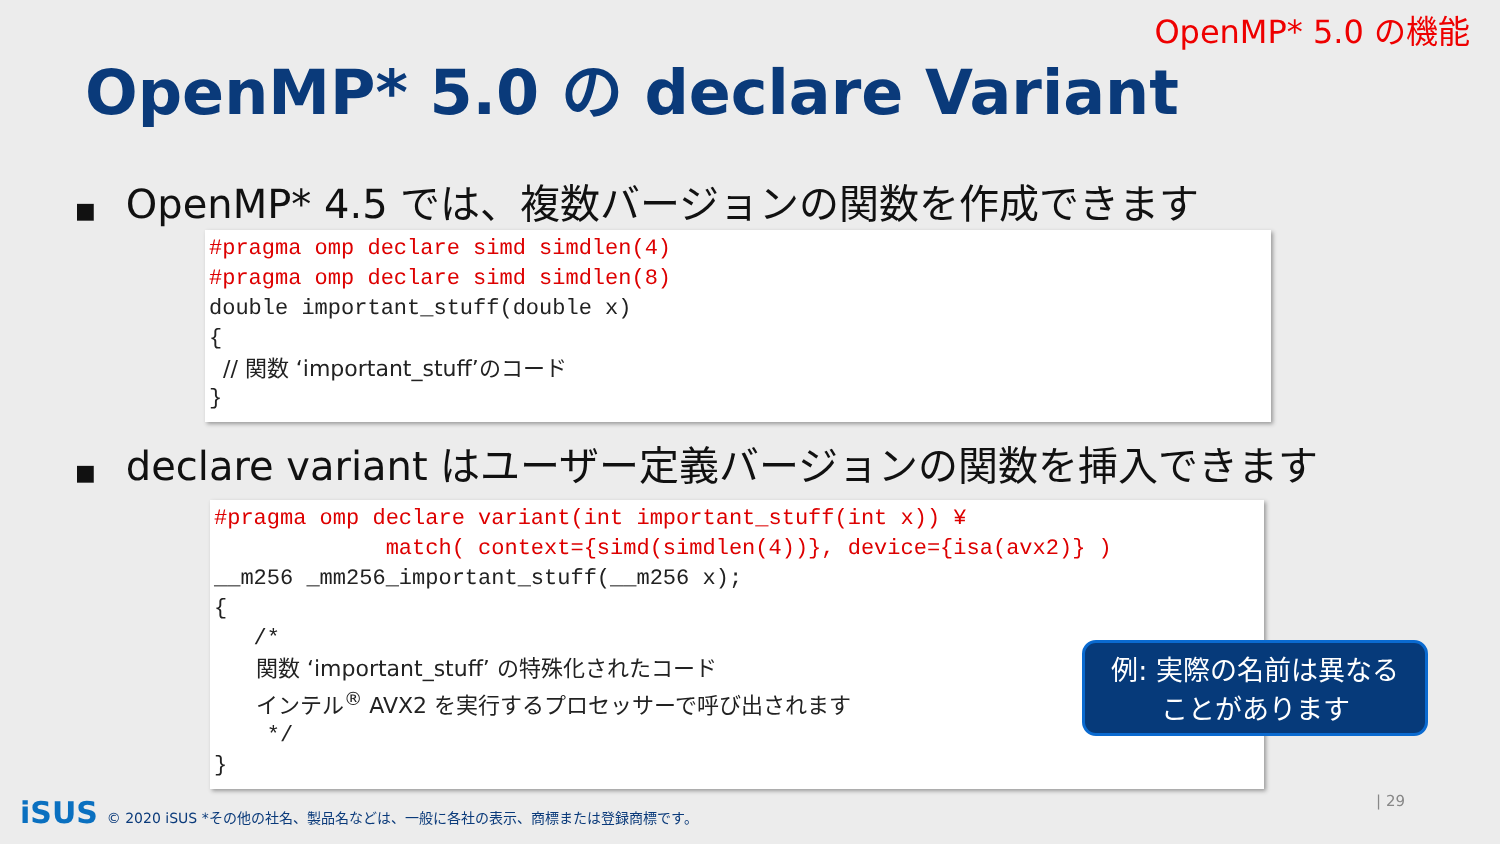OpenMP* 5.0 の機能
OpenMP* 5.0 の declare Variant
■ OpenMP* 4.5 では、複数バージョンの関数を作成できます
#pragma omp declare simd simdlen(4)
#pragma omp declare simd simdlen(8)
double important_stuff(double x)
{
// 関数 ‘important_stuff’のコード
}
■ declare variant はユーザー定義バージョンの関数を挿入できます
#pragma omp declare variant(int important_stuff(int x)) ¥
match( context={simd(simdlen(4))}, device={isa(avx2)} )
__m256 _mm256_important_stuff(__m256 x);
{
/*
関数 ‘important_stuff’ の特殊化されたコード
インテル<sup>®</sup> AVX2 を実行するプロセッサーで呼び出されます
*/
}
例: 実際の名前は異なる
ことがあります
iSUS © 2020 iSUS *その他の社名、製品名などは、一般に各社の表示、商標または登録商標です。
| 29